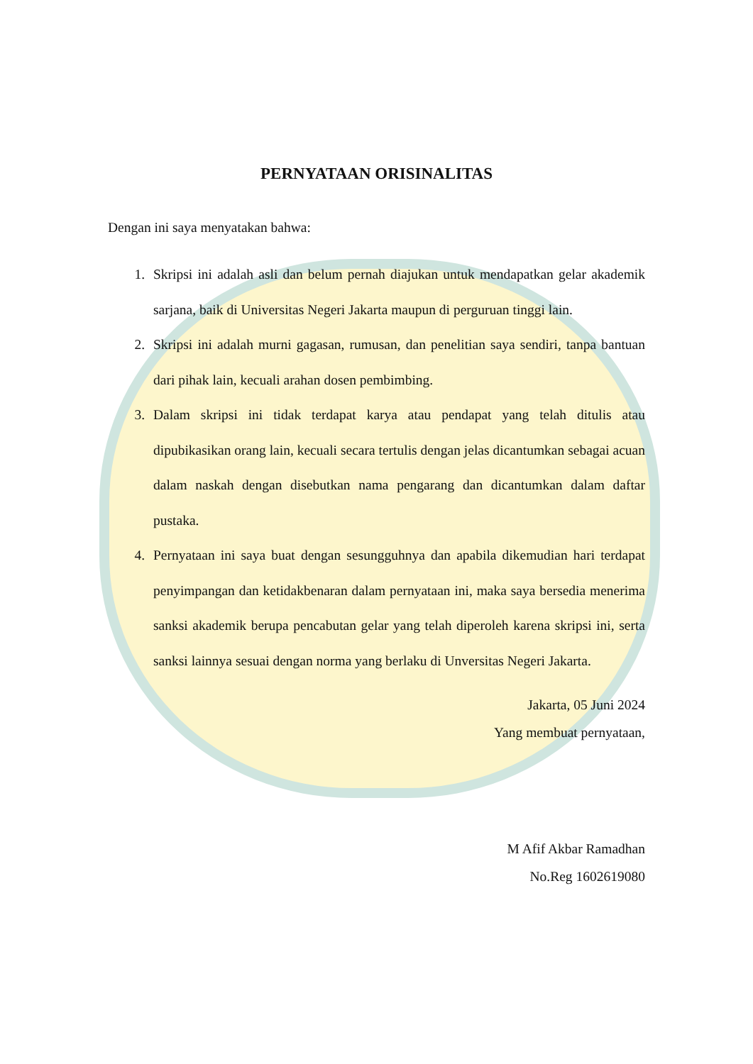PERNYATAAN ORISINALITAS
Dengan ini saya menyatakan bahwa:
1. Skripsi ini adalah asli dan belum pernah diajukan untuk mendapatkan gelar akademik sarjana, baik di Universitas Negeri Jakarta maupun di perguruan tinggi lain.
2. Skripsi ini adalah murni gagasan, rumusan, dan penelitian saya sendiri, tanpa bantuan dari pihak lain, kecuali arahan dosen pembimbing.
3. Dalam skripsi ini tidak terdapat karya atau pendapat yang telah ditulis atau dipubikasikan orang lain, kecuali secara tertulis dengan jelas dicantumkan sebagai acuan dalam naskah dengan disebutkan nama pengarang dan dicantumkan dalam daftar pustaka.
4. Pernyataan ini saya buat dengan sesungguhnya dan apabila dikemudian hari terdapat penyimpangan dan ketidakbenaran dalam pernyataan ini, maka saya bersedia menerima sanksi akademik berupa pencabutan gelar yang telah diperoleh karena skripsi ini, serta sanksi lainnya sesuai dengan norma yang berlaku di Unversitas Negeri Jakarta.
Jakarta, 05 Juni 2024
Yang membuat pernyataan,
M Afif Akbar Ramadhan
No.Reg 1602619080